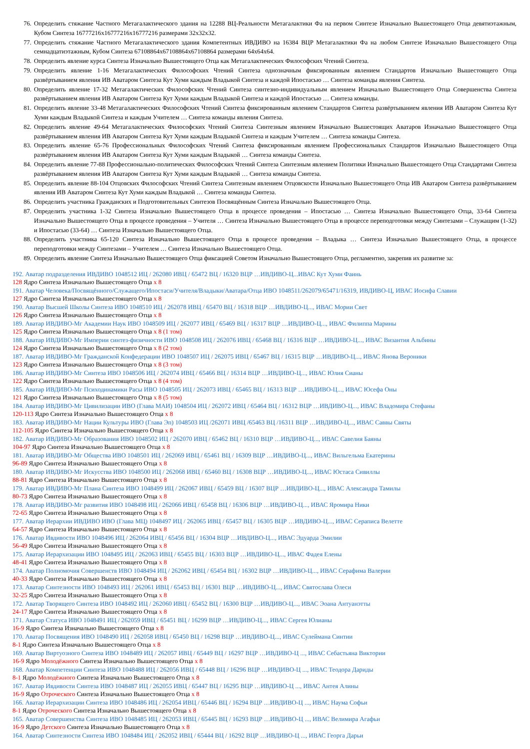76. Определить стяжание Частного Метагалактического здания на 12288 ВЦ-Реальности Метагалактики Фа на первом Синтезе Изначально Вышестоящего Отца девятиэтажным, Кубом Синтеза 16777216х16777216х16777216 размерами 32х32х32.
77. Определить стяжание Частного Метагалактического здания Компетентных ИВДИВО на 16384 ВЦР Метагалактики Фа на любом Синтезе Изначально Вышестоящего Отца семнадцатиэтажным, Кубом Синтеза 67108864х67108864х67108864 размерами 64х64х64.
78. Определить явление курса Синтеза Изначально Вышестоящего Отца как Метагалактических Философских Чтений Синтеза.
79. Определить явление 1-16 Метагалактических Философских Чтений Синтеза однозначным фиксированным явлением Стандартов Изначально Вышестоящего Отца развёртыванием явления ИВ Аватаром Синтеза Кут Хуми каждым Владыкой Синтеза и каждой Ипостасью … Синтеза команды явления Синтеза.
80. Определить явление 17-32 Метагалактических Философских Чтений Синтеза синтезно-индивидуальным явлением Изначально Вышестоящего Отца Совершенства Синтеза развёртыванием явления ИВ Аватаром Синтеза Кут Хуми каждым Владыкой Синтеза и каждой Ипостасью … Синтеза команды.
81. Определить явление 33-48 Метагалактических Философских Чтений Синтеза фиксированным явлением Стандартов Синтеза развёртыванием явления ИВ Аватаром Синтеза Кут Хуми каждым Владыкой Синтеза и каждым Учителем … Синтеза команды явления Синтеза.
82. Определить явление 49-64 Метагалактических Философских Чтений Синтеза Синтезным явлением Изначально Вышестоящих Аватаров Изначально Вышестоящего Отца развёртыванием явления ИВ Аватаром Синтеза Кут Хуми каждым Владыкой Синтеза и каждым Учителем … Синтеза команды Синтеза.
83. Определить явление 65-76 Профессиональных Философских Чтений Синтеза фиксированным явлением Профессиональных Стандартов Изначально Вышестоящего Отца развёртыванием явления ИВ Аватаром Синтеза Кут Хуми каждым Владыкой … Синтеза команды Синтеза.
84. Определить явление 77-88 Профессионально-политических Философских Чтений Синтеза Синтезным явлением Политики Изначально Вышестоящего Отца Стандартами Синтеза развёртыванием явления ИВ Аватаром Синтеза Кут Хуми каждым Владыкой … Синтеза команды Синтеза.
85. Определить явление 88-104 Отцовских Философских Чтений Синтеза Синтезным явлением Отцовскости Изначально Вышестоящего Отца ИВ Аватаром Синтеза развёртыванием явления ИВ Аватаром Синтеза Кут Хуми каждым Владыкой … Синтеза команды Синтеза.
86. Определить участника Гражданских и Подготовительных Синтезов Посвящённым Синтеза Изначально Вышестоящего Отца.
87. Определить участника 1-32 Синтеза Изначально Вышестоящего Отца в процессе проведения – Ипостасью … Синтеза Изначально Вышестоящего Отца, 33-64 Синтеза Изначально Вышестоящего Отца в процессе проведения – Учителя … Синтеза Изначально Вышестоящего Отца в процессе переподготовки между Синтезами – Служащим (1-32) и Ипостасью (33-64) … Синтеза Изначально Вышестоящего Отца.
88. Определить участника 65-120 Синтеза Изначально Вышестоящего Отца в процессе проведения – Владыка … Синтеза Изначально Вышестоящего Отца, в процессе переподготовки между Синтезами – Учителем … Синтеза Изначально Вышестоящего Отца.
89. Определить явление Синтеза Изначально Вышестоящего Отца фиксацией Советом Изначально Вышестоящего Отца, регламентно, закрепив их развитие за:
192. Аватар подразделения ИВДИВО 1048512 ИЦ / 262080 ИВЦ / 65472 ВЦ / 16320 ВЦР …ИВДИВО-Ц...ИВАС Кут Хуми Фаинь
128 Ядро Синтеза Изначально Вышестоящего Отца х 8
191. Аватар Человека/Посвящённого/Служащего/Ипостаси/Учителя/Владыки/Аватара/Отца ИВО 1048511/262079/65471/16319, ИВДИВО-Ц, ИВАС Иосифа Славии
127 Ядро Синтеза Изначально Вышестоящего Отца х 8
190. Аватар Высшей Школы Синтеза ИВО 1048510 ИЦ / 262078 ИВЦ / 65470 ВЦ / 16318 ВЦР …ИВДИВО-Ц..., ИВАС Мории Свет
126 Ядро Синтеза Изначально Вышестоящего Отца х 8
189. Аватар ИВДИВО-Мг Академии Наук ИВО 1048509 ИЦ / 262077 ИВЦ / 65469 ВЦ / 16317 ВЦР …ИВДИВО-Ц..., ИВАС Филиппа Марины
125 Ядро Синтеза Изначально Вышестоящего Отца х 8 (1 том)
188. Аватар ИВДИВО-Мг Империи синтез-физичности ИВО 1048508 ИЦ / 262076 ИВЦ / 65468 ВЦ / 16316 ВЦР …ИВДИВО-Ц..., ИВАС Византия Альбины
124 Ядро Синтеза Изначально Вышестоящего Отца х 8 (2 том)
187. Аватар ИВДИВО-Мг Гражданской Конфедерации ИВО 1048507 ИЦ / 262075 ИВЦ / 65467 ВЦ / 16315 ВЦР …ИВДИВО-Ц..., ИВАС Янова Вероники
123 Ядро Синтеза Изначально Вышестоящего Отца х 8 (3 том)
186. Аватар ИВДИВО-Мг Синтеза ИВО 1048506 ИЦ / 262074 ИВЦ / 65466 ВЦ / 16314 ВЦР …ИВДИВО-Ц..., ИВАС Юлия Сианы
122 Ядро Синтеза Изначально Вышестоящего Отца х 8 (4 том)
185. Аватар ИВДИВО-Мг Психодинамики Расы ИВО 1048505 ИЦ / 262073 ИВЦ / 65465 ВЦ / 16313 ВЦР …ИВДИВО-Ц..., ИВАС Юсефа Оны
121 Ядро Синтеза Изначально Вышестоящего Отца х 8 (5 том)
184. Аватар ИВДИВО-Мг Цивилизации ИВО (Глава МАИ) 1048504 ИЦ / 262072 ИВЦ / 65464 ВЦ / 16312 ВЦР …ИВДИВО-Ц..., ИВАС Владомира Стефаны
120-113 Ядро Синтеза Изначально Вышестоящего Отца х 8
183. Аватар ИВДИВО-Мг Нации Культуры ИВО (Глава Эп) 1048503 ИЦ /262071 ИВЦ /65463 ВЦ /16311 ВЦР …ИВДИВО-Ц..., ИВАС Саввы Святы
112-105 Ядро Синтеза Изначально Вышестоящего Отца х 8
182. Аватар ИВДИВО-Мг Образования ИВО 1048502 ИЦ / 262070 ИВЦ / 65462 ВЦ / 16310 ВЦР …ИВДИВО-Ц..., ИВАС Савелия Баяны
104-97 Ядро Синтеза Изначально Вышестоящего Отца х 8
181. Аватар ИВДИВО-Мг Общества ИВО 1048501 ИЦ / 262069 ИВЦ / 65461 ВЦ / 16309 ВЦР …ИВДИВО-Ц..., ИВАС Вильгельма Екатерины
96-89 Ядро Синтеза Изначально Вышестоящего Отца х 8
180. Аватар ИВДИВО-Мг Искусства ИВО 1048500 ИЦ / 262068 ИВЦ / 65460 ВЦ / 16308 ВЦР …ИВДИВО-Ц..., ИВАС Юстаса Сивиллы
88-81 Ядро Синтеза Изначально Вышестоящего Отца х 8
179. Аватар ИВДИВО-Мг Плана Синтеза ИВО 1048499 ИЦ / 262067 ИВЦ / 65459 ВЦ / 16307 ВЦР …ИВДИВО-Ц..., ИВАС Александра Тамилы
80-73 Ядро Синтеза Изначально Вышестоящего Отца х 8
178. Аватар ИВДИВО-Мг развития ИВО 1048498 ИЦ / 262066 ИВЦ / 65458 ВЦ / 16306 ВЦР …ИВДИВО-Ц..., ИВАС Яромира Ники
72-65 Ядро Синтеза Изначально Вышестоящего Отца х 8
177. Аватар Иерархии ИВДИВО ИВО (Глава МЦ) 1048497 ИЦ / 262065 ИВЦ / 65457 ВЦ / 16305 ВЦР …ИВДИВО-Ц..., ИВАС Сераписа Велетте
64-57 Ядро Синтеза Изначально Вышестоящего Отца х 8
176. Аватар Ивдивости ИВО 1048496 ИЦ / 262064 ИВЦ / 65456 ВЦ / 16304 ВЦР …ИВДИВО-Ц..., ИВАС Эдуарда Эмилии
56-49 Ядро Синтеза Изначально Вышестоящего Отца х 8
175. Аватар Иерархизации ИВО 1048495 ИЦ / 262063 ИВЦ / 65455 ВЦ / 16303 ВЦР …ИВДИВО-Ц..., ИВАС Фадея Елены
48-41 Ядро Синтеза Изначально Вышестоящего Отца х 8
174. Аватар Полномочия Совершенств ИВО 1048494 ИЦ / 262062 ИВЦ / 65454 ВЦ / 16302 ВЦР …ИВДИВО-Ц..., ИВАС Серафима Валерии
40-33 Ядро Синтеза Изначально Вышестоящего Отца х 8
173. Аватар Синтезности ИВО 1048493 ИЦ / 262061 ИВЦ / 65453 ВЦ / 16301 ВЦР …ИВДИВО-Ц..., ИВАС Святослава Олеси
32-25 Ядро Синтеза Изначально Вышестоящего Отца х 8
172. Аватар Творящего Синтеза ИВО 1048492 ИЦ / 262060 ИВЦ / 65452 ВЦ / 16300 ВЦР …ИВДИВО-Ц..., ИВАС Эоана Антуанэтты
24-17 Ядро Синтеза Изначально Вышестоящего Отца х 8
171. Аватар Статуса ИВО 1048491 ИЦ / 262059 ИВЦ / 65451 ВЦ / 16299 ВЦР …ИВДИВО-Ц..., ИВАС Сергея Юлианы
16-9 Ядро Синтеза Изначально Вышестоящего Отца х 8
170. Аватар Посвящения ИВО 1048490 ИЦ / 262058 ИВЦ / 65450 ВЦ / 16298 ВЦР …ИВДИВО-Ц..., ИВАС Сулеймана Синтии
8-1 Ядро Синтеза Изначально Вышестоящего Отца х 8
169. Аватар Виртуозного Синтеза ИВО 1048489 ИЦ / 262057 ИВЦ / 65449 ВЦ / 16297 ВЦР …ИВДИВО-Ц ..., ИВАС Себастьяна Виктории
16-9 Ядро Молодёжного Синтеза Изначально Вышестоящего Отца х 8
168. Аватар Компетенции Синтеза ИВО 1048488 ИЦ / 262056 ИВЦ / 65448 ВЦ / 16296 ВЦР …ИВДИВО-Ц ..., ИВАС Теодора Дариды
8-1 Ядро Молодёжного Синтеза Изначально Вышестоящего Отца х 8
167. Аватар Ивдивости Синтеза ИВО 1048487 ИЦ / 262055 ИВЦ / 65447 ВЦ / 16295 ВЦР …ИВДИВО-Ц ..., ИВАС Антея Алины
16-9 Ядро Отроческого Синтеза Изначально Вышестоящего Отца х 8
166. Аватар Иерархизации Синтеза ИВО 1048486 ИЦ / 262054 ИВЦ / 65446 ВЦ / 16294 ВЦР …ИВДИВО-Ц ..., ИВАС Наума Софьи
8-1 Ядро Отроческого Синтеза Изначально Вышестоящего Отца х 8
165. Аватар Совершенства Синтеза ИВО 1048485 ИЦ / 262053 ИВЦ / 65445 ВЦ / 16293 ВЦР …ИВДИВО-Ц ..., ИВАС Велимира Агафьи
16-9 Ядро Детского Синтеза Изначально Вышестоящего Отца х 8
164. Аватар Синтезности Синтеза ИВО 1048484 ИЦ / 262052 ИВЦ / 65444 ВЦ / 16292 ВЦР …ИВДИВО-Ц ..., ИВАС Георга Дарьи